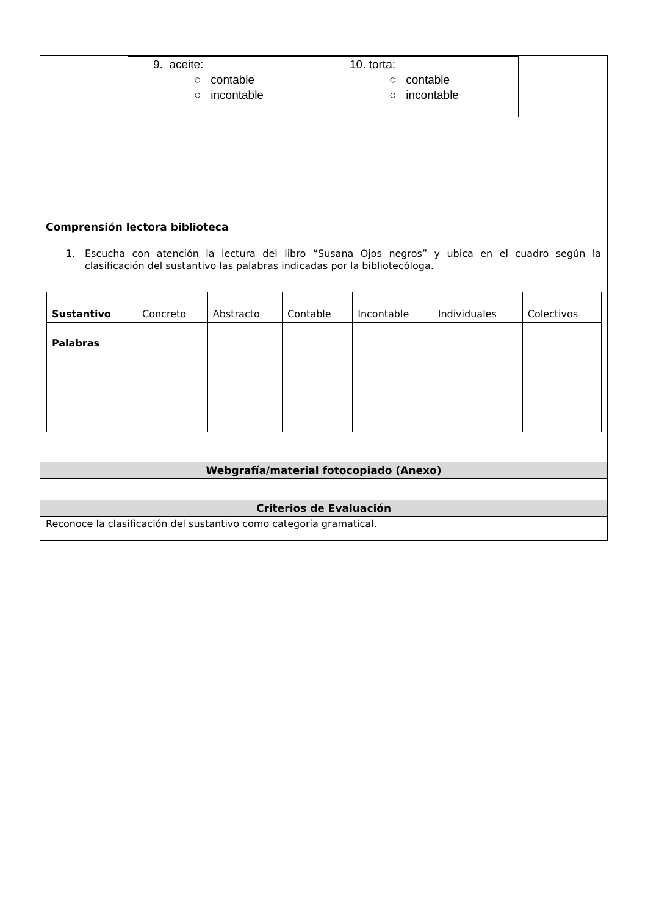| 9. aceite: ○ contable ○ incontable | 10. torta: ○ contable ○ incontable |
Comprensión lectora biblioteca
1. Escucha con atención la lectura del libro “Susana Ojos negros” y ubica en el cuadro según la clasificación del sustantivo las palabras indicadas por la bibliotecóloga.
| Sustantivo | Concreto | Abstracto | Contable | Incontable | Individuales | Colectivos |
| Palabras | | | | | | |
Webgrafía/material fotocopiado (Anexo)
Criterios de Evaluación
Reconoce la clasificación del sustantivo como categoría gramatical.